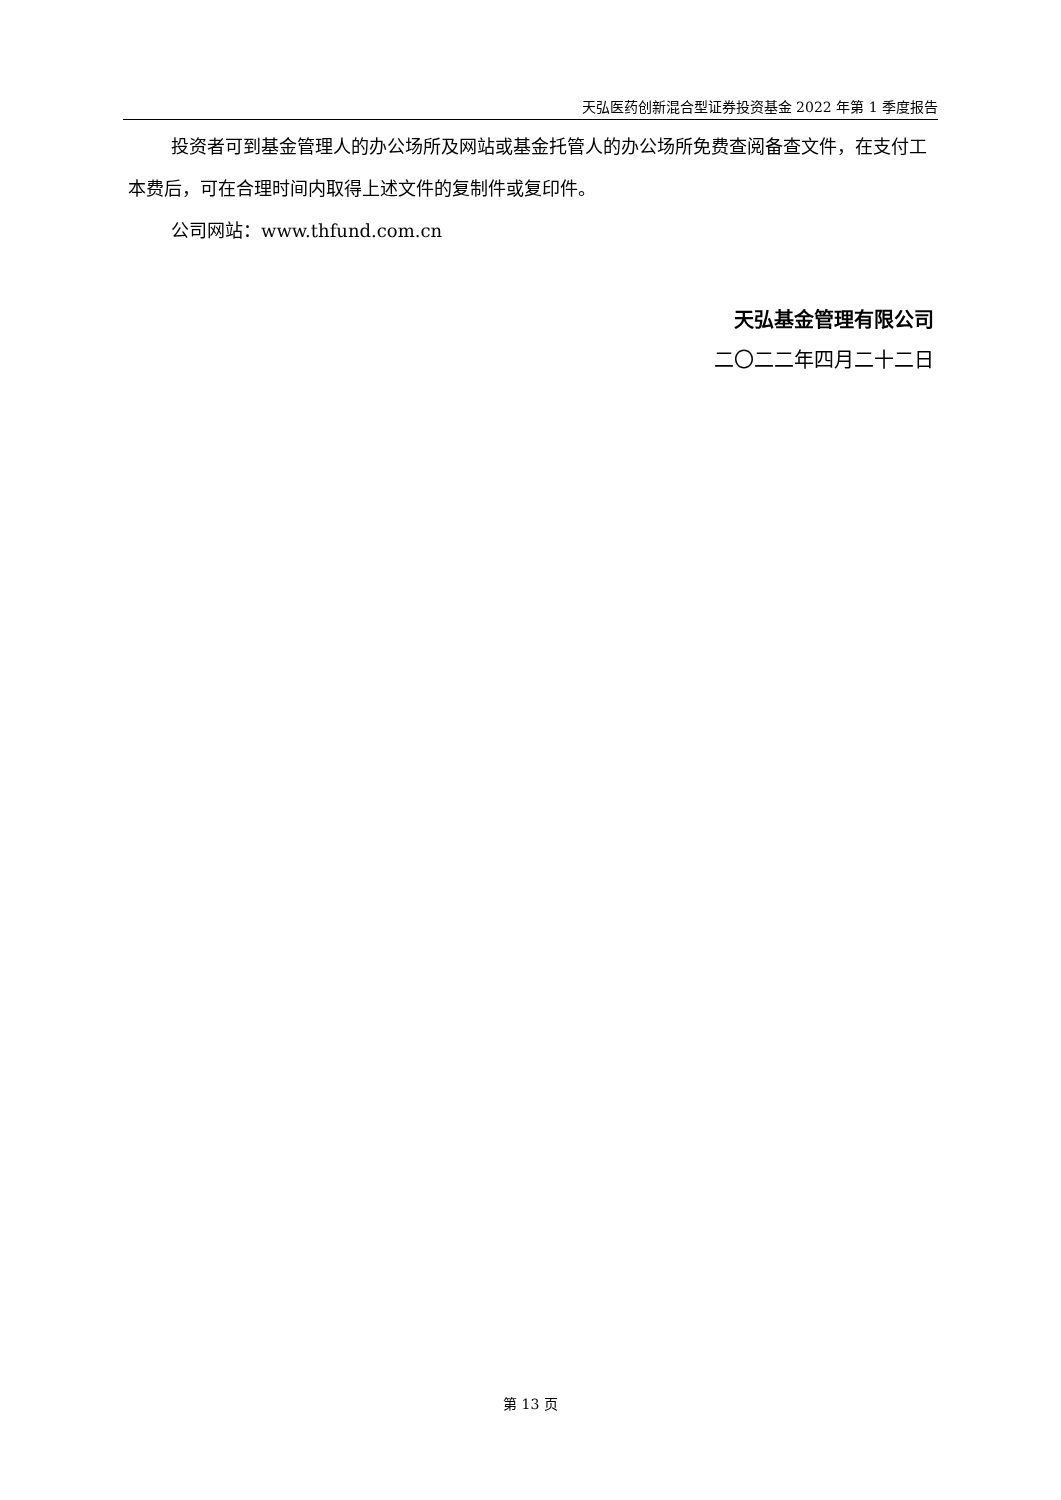天弘医药创新混合型证券投资基金 2022 年第 1 季度报告
投资者可到基金管理人的办公场所及网站或基金托管人的办公场所免费查阅备查文件，在支付工本费后，可在合理时间内取得上述文件的复制件或复印件。
公司网站：www.thfund.com.cn
天弘基金管理有限公司
二〇二二年四月二十二日
第 13 页